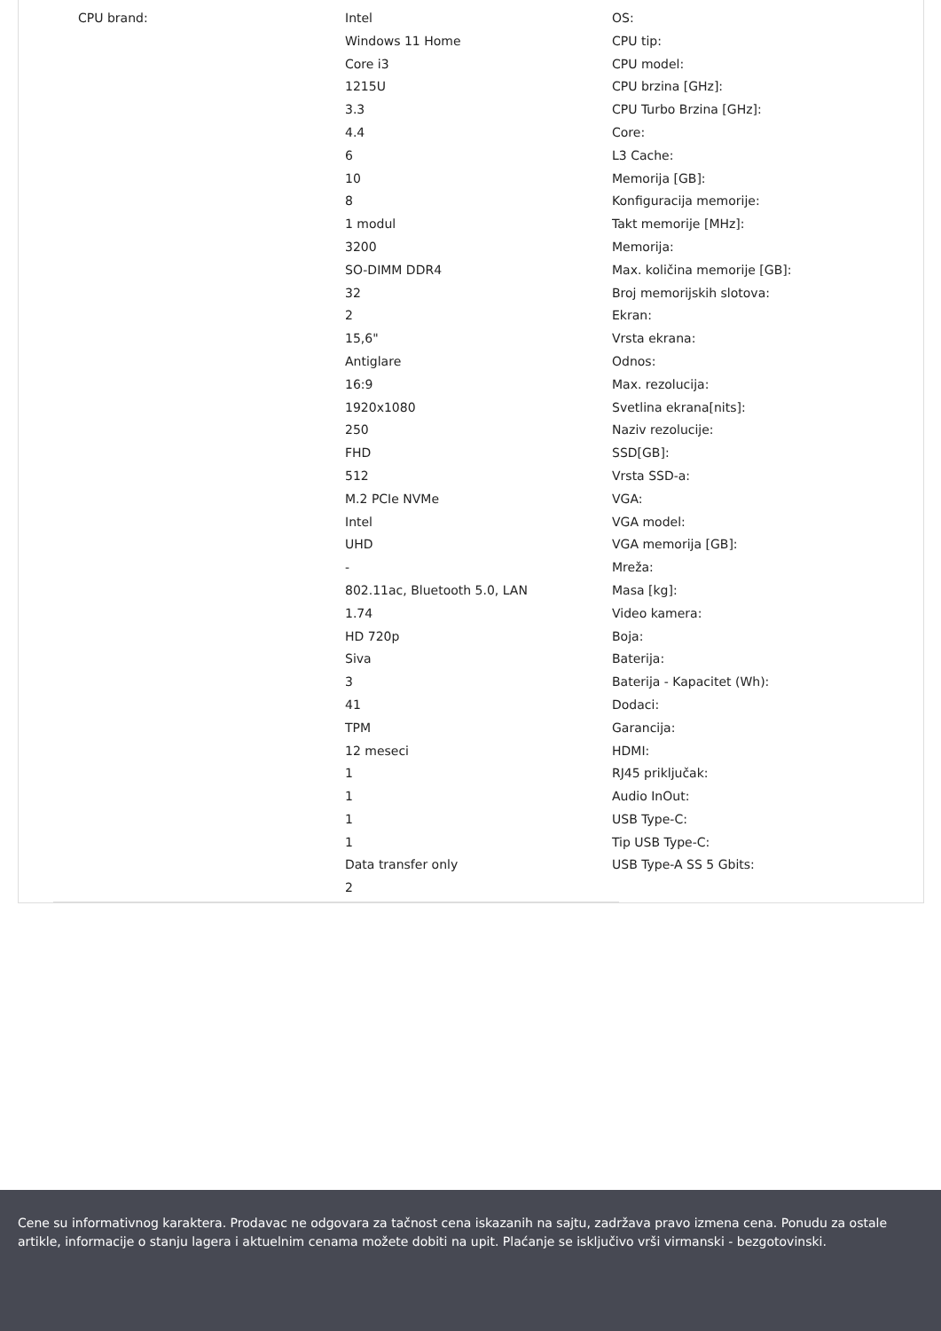CPU brand:
Intel
Windows 11 Home
Core i3
1215U
3.3
4.4
6
10
8
1 modul
3200
SO-DIMM DDR4
32
2
15,6"
Antiglare
16:9
1920x1080
250
FHD
512
M.2 PCIe NVMe
Intel
UHD
-
802.11ac, Bluetooth 5.0, LAN
1.74
HD 720p
Siva
3
41
TPM
12 meseci
1
1
1
1
Data transfer only
2
OS:
CPU tip:
CPU model:
CPU brzina [GHz]:
CPU Turbo Brzina [GHz]:
Core:
L3 Cache:
Memorija [GB]:
Konfiguracija memorije:
Takt memorije [MHz]:
Memorija:
Max. količina memorije [GB]:
Broj memorijskih slotova:
Ekran:
Vrsta ekrana:
Odnos:
Max. rezolucija:
Svetlina ekrana[nits]:
Naziv rezolucije:
SSD[GB]:
Vrsta SSD-a:
VGA:
VGA model:
VGA memorija [GB]:
Mreža:
Masa [kg]:
Video kamera:
Boja:
Baterija:
Baterija - Kapacitet (Wh):
Dodaci:
Garancija:
HDMI:
RJ45 priključak:
Audio InOut:
USB Type-C:
Tip USB Type-C:
USB Type-A SS 5 Gbits:
Cene su informativnog karaktera. Prodavac ne odgovara za tačnost cena iskazanih na sajtu, zadržava pravo izmena cena. Ponudu za ostale artikle, informacije o stanju lagera i aktuelnim cenama možete dobiti na upit. Plaćanje se isključivo vrši virmanski - bezgotovinski.